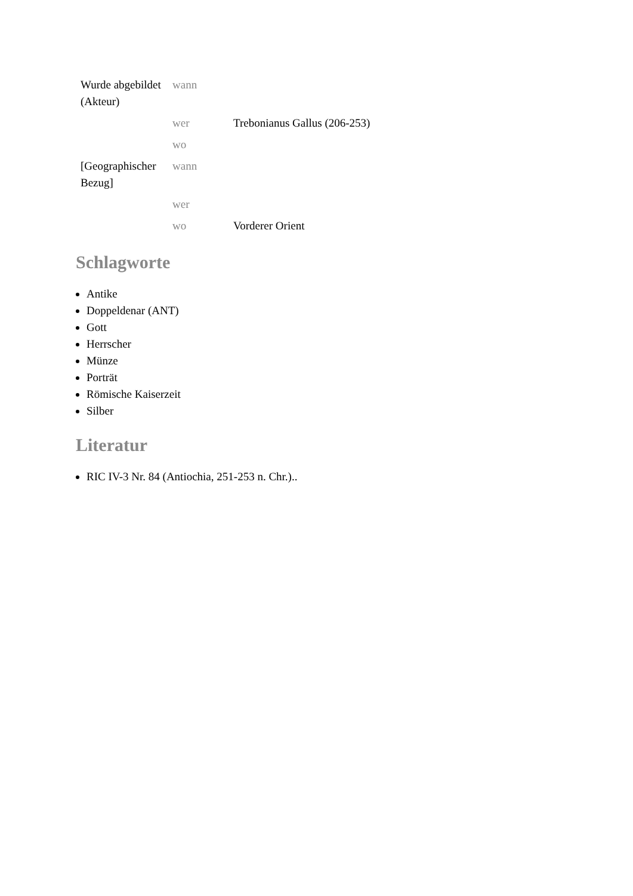| Wurde abgebildet (Akteur) | wann | |
| | wer | Trebonianus Gallus (206-253) |
| | wo | |
| [Geographischer Bezug] | wann | |
| | wer | |
| | wo | Vorderer Orient |
Schlagworte
Antike
Doppeldenar (ANT)
Gott
Herrscher
Münze
Porträt
Römische Kaiserzeit
Silber
Literatur
RIC IV-3 Nr. 84 (Antiochia, 251-253 n. Chr.)..